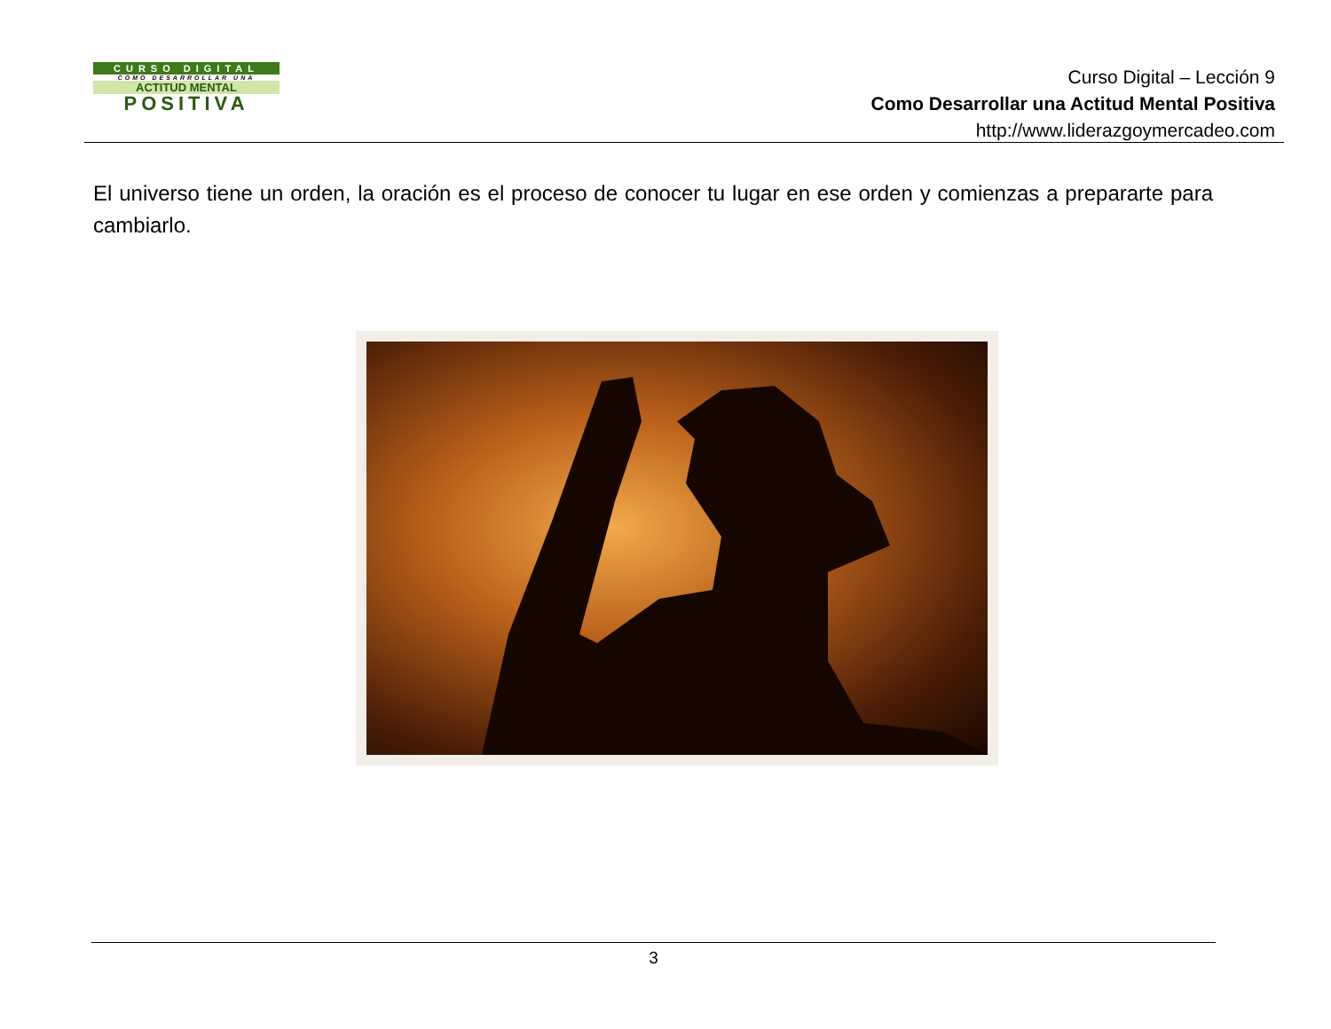CURSO DIGITAL
COMO DESARROLLAR UNA
ACTITUD MENTAL
POSITIVA
Curso Digital – Lección 9
Como Desarrollar una Actitud Mental Positiva
http://www.liderazgoymercadeo.com
El universo tiene un orden, la oración es el proceso de conocer tu lugar en ese orden y comienzas a prepararte para cambiarlo.
3